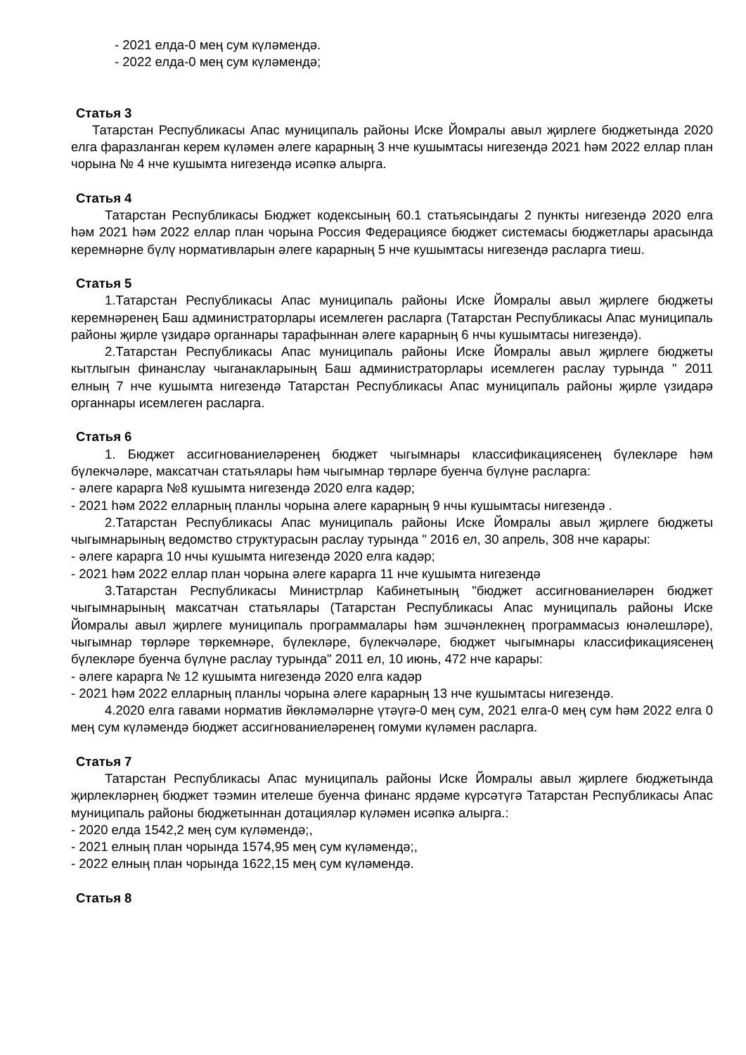- 2021 елда-0 мең сум күләмендә.
- 2022 елда-0 мең сум күләмендә;
Статья 3
Татарстан Республикасы Апас муниципаль районы Иске Йомралы авыл җирлеге бюджетында 2020 елга фаразланган керем күләмен әлеге карарның 3 нче кушымтасы нигезендә 2021 һәм 2022 еллар план чорына № 4 нче кушымта нигезендә исәпкә алырга.
Статья 4
Татарстан Республикасы Бюджет кодексының 60.1 статьясындагы 2 пункты нигезендә 2020 елга һәм 2021 һәм 2022 еллар план чорына Россия Федерациясе бюджет системасы бюджетлары арасында керемнәрне бүлү нормативларын әлеге карарның 5 нче кушымтасы нигезендә расларга тиеш.
Статья 5
1.Татарстан Республикасы Апас муниципаль районы Иске Йомралы авыл җирлеге бюджеты керемнәренең Баш администраторлары исемлеген расларга (Татарстан Республикасы Апас муниципаль районы җирле үзидарә органнары тарафыннан әлеге карарның 6 нчы кушымтасы нигезендә).
2.Татарстан Республикасы Апас муниципаль районы Иске Йомралы авыл җирлеге бюджеты кытлыгын финанслау чыганакларының Баш администраторлары исемлеген раслау турында " 2011 елның 7 нче кушымта нигезендә Татарстан Республикасы Апас муниципаль районы җирле үзидарә органнары исемлеген расларга.
Статья 6
1. Бюджет ассигнованиеләренең бюджет чыгымнары классификациясенең бүлекләре һәм бүлекчәләре, максатчан статьялары һәм чыгымнар төрләре буенча бүлүне расларга:
- әлеге карарга №8 кушымта нигезендә 2020 елга кадәр;
- 2021 һәм 2022 елларның планлы чорына әлеге карарның 9 нчы кушымтасы нигезендә .
2.Татарстан Республикасы Апас муниципаль районы Иске Йомралы авыл җирлеге бюджеты чыгымнарының ведомство структурасын раслау турында " 2016 ел, 30 апрель, 308 нче карары:
- әлеге карарга 10 нчы кушымта нигезендә 2020 елга кадәр;
- 2021 һәм 2022 еллар план чорына әлеге карарга 11 нче кушымта нигезендә
3.Татарстан Республикасы Министрлар Кабинетының "бюджет ассигнованиеләрен бюджет чыгымнарының максатчан статьялары (Татарстан Республикасы Апас муниципаль районы Иске Йомралы авыл җирлеге муниципаль программалары һәм эшчәнлекнең программасыз юнәлешләре), чыгымнар төрләре төркемнәре, бүлекләре, бүлекчәләре, бюджет чыгымнары классификациясенең бүлекләре буенча бүлүне раслау турында" 2011 ел, 10 июнь, 472 нче карары:
- әлеге карарга № 12 кушымта нигезендә 2020 елга кадәр
- 2021 һәм 2022 елларның планлы чорына әлеге карарның 13 нче кушымтасы нигезендә.
4.2020 елга гавами норматив йөкләмәләрне үтәүгә-0 мең сум, 2021 елга-0 мең сум һәм 2022 елга 0 мең сум күләмендә бюджет ассигнованиеләренең гомуми күләмен расларга.
Статья 7
Татарстан Республикасы Апас муниципаль районы Иске Йомралы авыл җирлеге бюджетында җирлекләрнең бюджет тәэмин ителеше буенча финанс ярдәме күрсәтүгә Татарстан Республикасы Апас муниципаль районы бюджетыннан дотацияләр күләмен исәпкә алырга.:
- 2020 елда 1542,2 мең сум күләмендә;,
- 2021 елның план чорында 1574,95 мең сум күләмендә;,
- 2022 елның план чорында 1622,15 мең сум күләмендә.
Статья 8